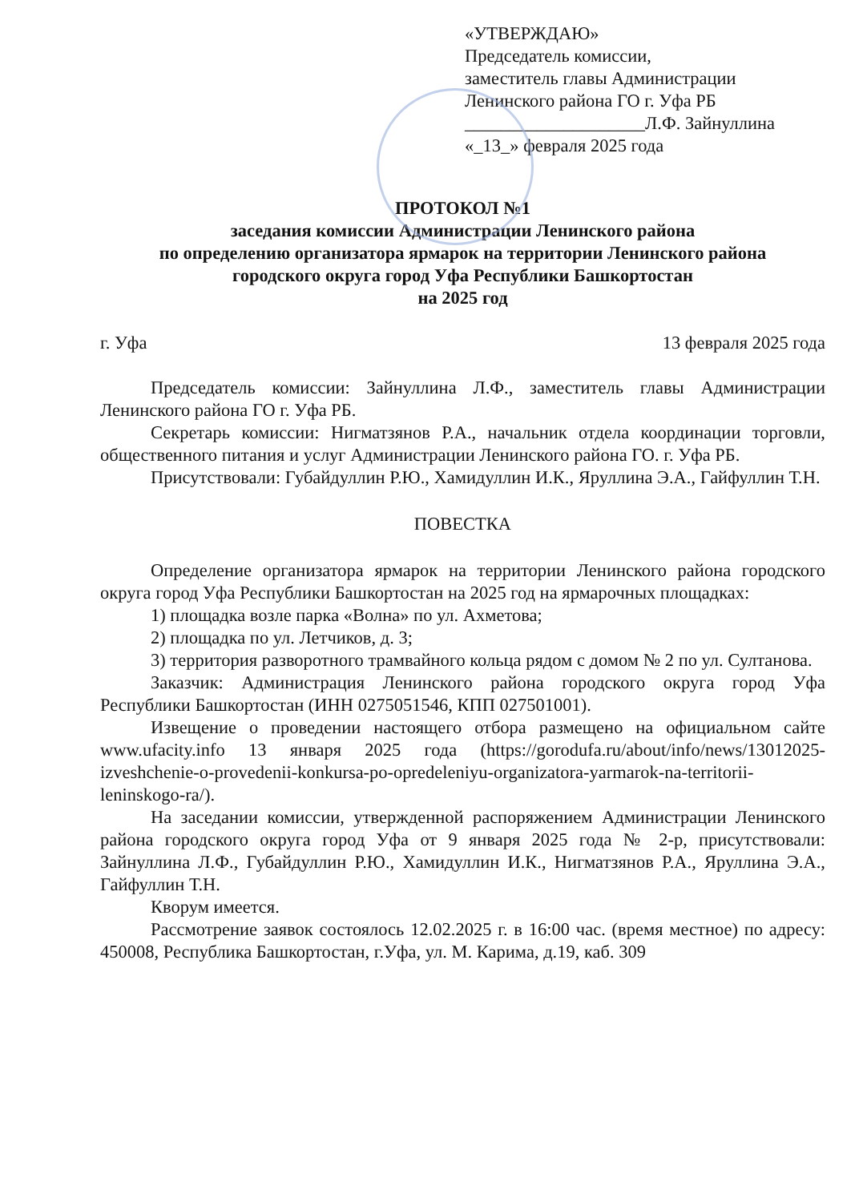«УТВЕРЖДАЮ»
Председатель комиссии,
заместитель главы Администрации
Ленинского района ГО г. Уфа РБ
____________________Л.Ф. Зайнуллина
«_13_» февраля 2025 года
ПРОТОКОЛ №1
заседания комиссии Администрации Ленинского района
по определению организатора ярмарок на территории Ленинского района
городского округа город Уфа Республики Башкортостан
на 2025 год
г. Уфа 13 февраля 2025 года
Председатель комиссии: Зайнуллина Л.Ф., заместитель главы Администрации Ленинского района ГО г. Уфа РБ.
Секретарь комиссии: Нигматзянов Р.А., начальник отдела координации торговли, общественного питания и услуг Администрации Ленинского района ГО. г. Уфа РБ.
Присутствовали: Губайдуллин Р.Ю., Хамидуллин И.К., Яруллина Э.А., Гайфуллин Т.Н.
ПОВЕСТКА
Определение организатора ярмарок на территории Ленинского района городского округа город Уфа Республики Башкортостан на 2025 год на ярмарочных площадках:
1) площадка возле парка «Волна» по ул. Ахметова;
2) площадка по ул. Летчиков, д. 3;
3) территория разворотного трамвайного кольца рядом с домом № 2 по ул. Султанова.
Заказчик: Администрация Ленинского района городского округа город Уфа Республики Башкортостан (ИНН 0275051546, КПП 027501001).
Извещение о проведении настоящего отбора размещено на официальном сайте www.ufacity.info 13 января 2025 года (https://gorodufa.ru/about/info/news/13012025-izveshchenie-o-provedenii-konkursa-po-opredeleniyu-organizatora-yarmarok-na-territorii-leninskogo-ra/).
На заседании комиссии, утвержденной распоряжением Администрации Ленинского района городского округа город Уфа от 9 января 2025 года № 2-р, присутствовали: Зайнуллина Л.Ф., Губайдуллин Р.Ю., Хамидуллин И.К., Нигматзянов Р.А., Яруллина Э.А., Гайфуллин Т.Н.
Кворум имеется.
Рассмотрение заявок состоялось 12.02.2025 г. в 16:00 час. (время местное) по адресу: 450008, Республика Башкортостан, г.Уфа, ул. М. Карима, д.19, каб. 309